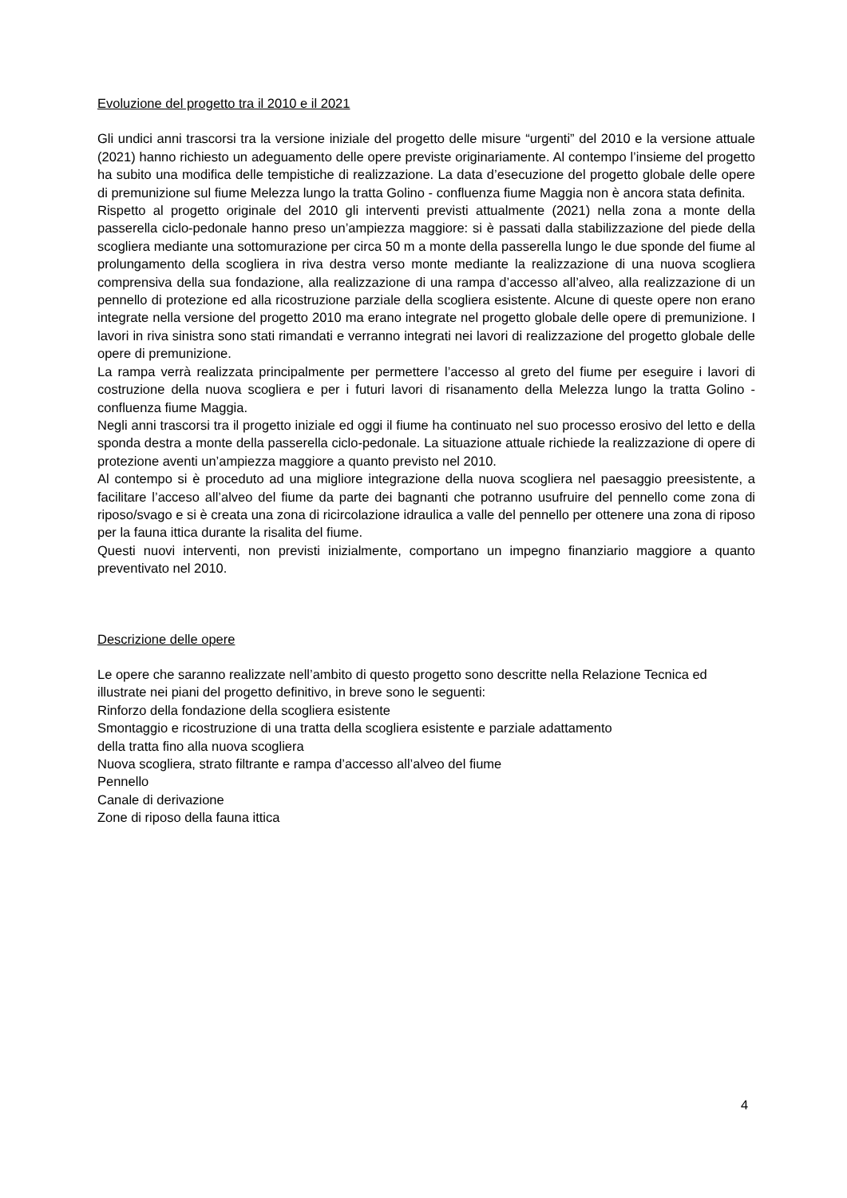Evoluzione del progetto tra il 2010 e il 2021
Gli undici anni trascorsi tra la versione iniziale del progetto delle misure “urgenti” del 2010 e la versione attuale (2021) hanno richiesto un adeguamento delle opere previste originariamente. Al contempo l’insieme del progetto ha subito una modifica delle tempistiche di realizzazione. La data d’esecuzione del progetto globale delle opere di premunizione sul fiume Melezza lungo la tratta Golino - confluenza fiume Maggia non è ancora stata definita.
Rispetto al progetto originale del 2010 gli interventi previsti attualmente (2021) nella zona a monte della passerella ciclo-pedonale hanno preso un’ampiezza maggiore: si è passati dalla stabilizzazione del piede della scogliera mediante una sottomurazione per circa 50 m a monte della passerella lungo le due sponde del fiume al prolungamento della scogliera in riva destra verso monte mediante la realizzazione di una nuova scogliera comprensiva della sua fondazione, alla realizzazione di una rampa d’accesso all’alveo, alla realizzazione di un pennello di protezione ed alla ricostruzione parziale della scogliera esistente. Alcune di queste opere non erano integrate nella versione del progetto 2010 ma erano integrate nel progetto globale delle opere di premunizione. I lavori in riva sinistra sono stati rimandati e verranno integrati nei lavori di realizzazione del progetto globale delle opere di premunizione.
La rampa verrà realizzata principalmente per permettere l’accesso al greto del fiume per eseguire i lavori di costruzione della nuova scogliera e per i futuri lavori di risanamento della Melezza lungo la tratta Golino - confluenza fiume Maggia.
Negli anni trascorsi tra il progetto iniziale ed oggi il fiume ha continuato nel suo processo erosivo del letto e della sponda destra a monte della passerella ciclo-pedonale. La situazione attuale richiede la realizzazione di opere di protezione aventi un’ampiezza maggiore a quanto previsto nel 2010.
Al contempo si è proceduto ad una migliore integrazione della nuova scogliera nel paesaggio preesistente, a facilitare l’acceso all’alveo del fiume da parte dei bagnanti che potranno usufruire del pennello come zona di riposo/svago e si è creata una zona di ricircolazione idraulica a valle del pennello per ottenere una zona di riposo per la fauna ittica durante la risalita del fiume.
Questi nuovi interventi, non previsti inizialmente, comportano un impegno finanziario maggiore a quanto preventivato nel 2010.
Descrizione delle opere
Le opere che saranno realizzate nell’ambito di questo progetto sono descritte nella Relazione Tecnica ed illustrate nei piani del progetto definitivo, in breve sono le seguenti:
Rinforzo della fondazione della scogliera esistente
Smontaggio e ricostruzione di una tratta della scogliera esistente e parziale adattamento
della tratta fino alla nuova scogliera
Nuova scogliera, strato filtrante e rampa d’accesso all’alveo del fiume
Pennello
Canale di derivazione
Zone di riposo della fauna ittica
4